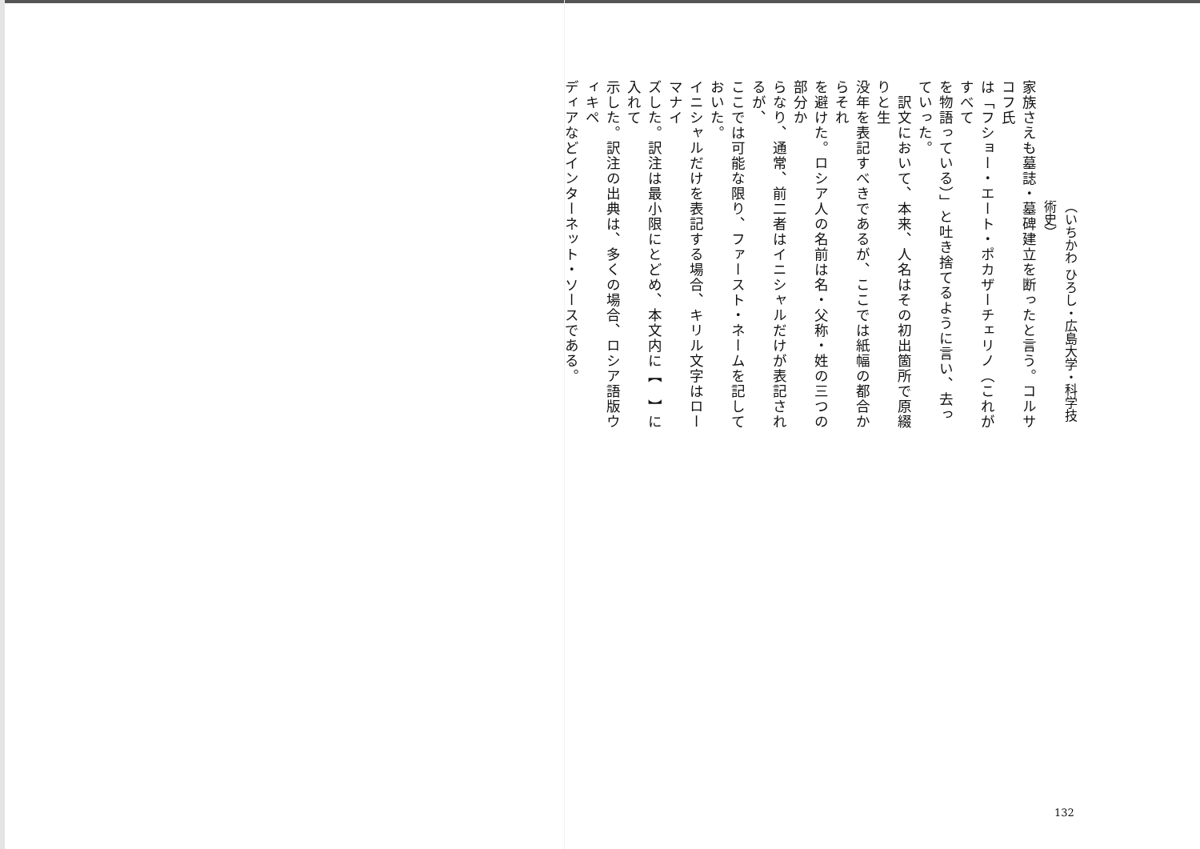家族さえも墓誌・墓碑建立を断ったと言う。コルサコフ氏
は「フショー・エート・ポカザーチェリノ（これがすべて
を物語っている）」と吐き捨てるように言い、去っていった。
　訳文において、本来、人名はその初出箇所で原綴りと生
没年を表記すべきであるが、ここでは紙幅の都合からそれ
を避けた。ロシア人の名前は名・父称・姓の三つの部分か
らなり、通常、前二者はイニシャルだけが表記されるが、
ここでは可能な限り、ファースト・ネームを記しておいた。
イニシャルだけを表記する場合、キリル文字はローマナイ
ズした。訳注は最小限にとどめ、本文内に【　】に入れて
示した。訳注の出典は、多くの場合、ロシア語版ウィキペ
ディアなどインターネット・ソースである。
（いちかわ ひろし・広島大学・科学技術史）
132